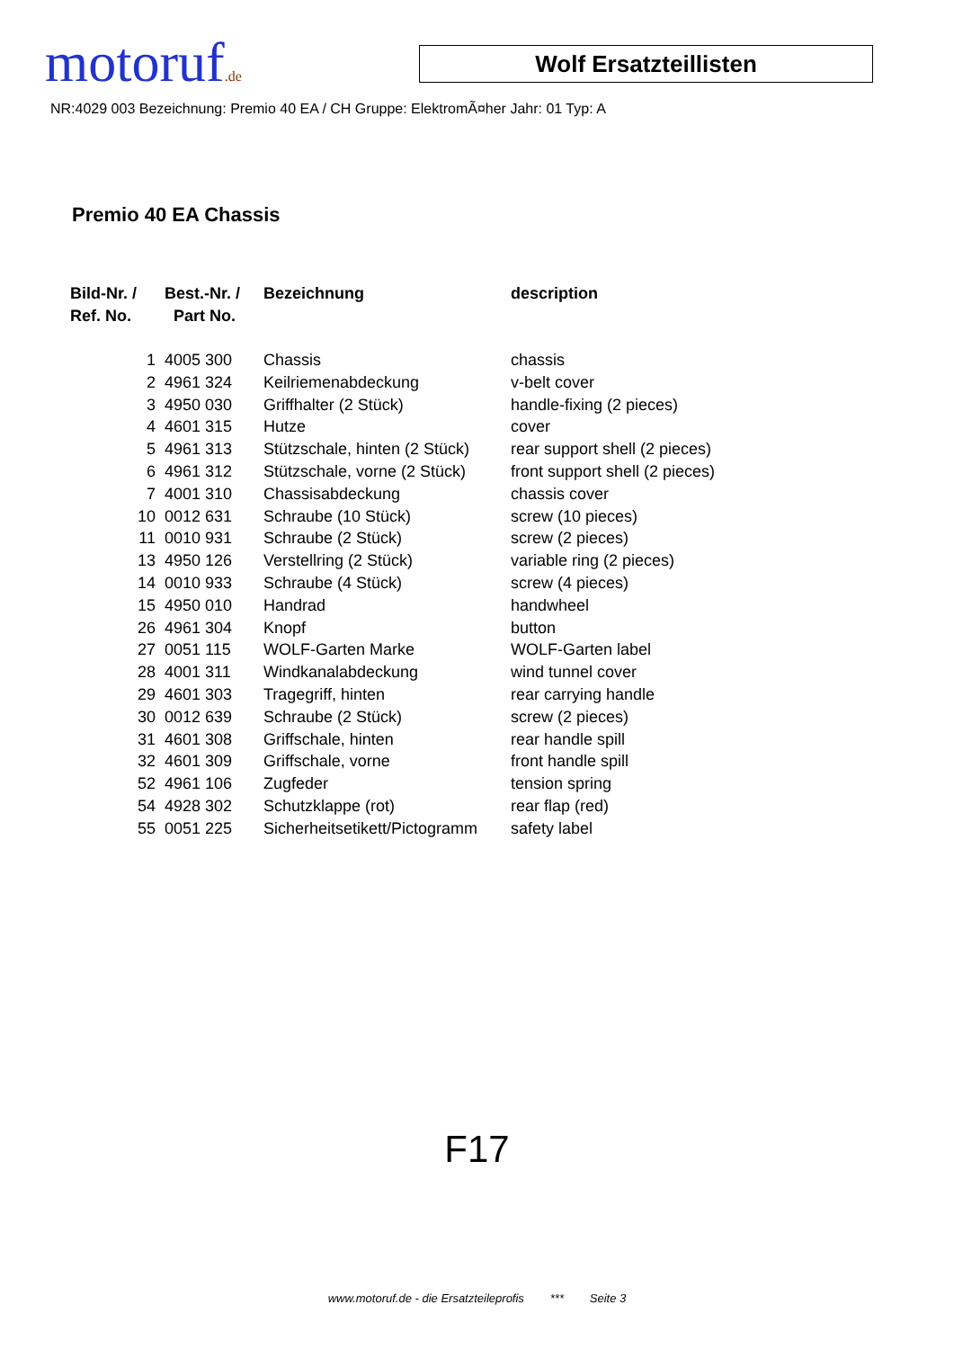motoruf.de
Wolf Ersatzteillisten
NR:4029 003 Bezeichnung: Premio 40 EA / CH Gruppe: ElektromÃ¤her Jahr: 01 Typ: A
Premio 40 EA Chassis
| Bild-Nr. / Ref. No. | Best.-Nr. / Part No. | Bezeichnung | description |
| --- | --- | --- | --- |
| 1 | 4005 300 | Chassis | chassis |
| 2 | 4961 324 | Keilriemenabdeckung | v-belt cover |
| 3 | 4950 030 | Griffhalter (2 Stück) | handle-fixing (2 pieces) |
| 4 | 4601 315 | Hutze | cover |
| 5 | 4961 313 | Stützschale, hinten (2 Stück) | rear support shell (2 pieces) |
| 6 | 4961 312 | Stützschale, vorne (2 Stück) | front support shell (2 pieces) |
| 7 | 4001 310 | Chassisabdeckung | chassis cover |
| 10 | 0012 631 | Schraube (10 Stück) | screw (10 pieces) |
| 11 | 0010 931 | Schraube (2 Stück) | screw (2 pieces) |
| 13 | 4950 126 | Verstellring (2 Stück) | variable ring (2 pieces) |
| 14 | 0010 933 | Schraube (4 Stück) | screw (4 pieces) |
| 15 | 4950 010 | Handrad | handwheel |
| 26 | 4961 304 | Knopf | button |
| 27 | 0051 115 | WOLF-Garten Marke | WOLF-Garten label |
| 28 | 4001 311 | Windkanalabdeckung | wind tunnel cover |
| 29 | 4601 303 | Tragegriff, hinten | rear carrying handle |
| 30 | 0012 639 | Schraube (2 Stück) | screw (2 pieces) |
| 31 | 4601 308 | Griffschale, hinten | rear handle spill |
| 32 | 4601 309 | Griffschale, vorne | front handle spill |
| 52 | 4961 106 | Zugfeder | tension spring |
| 54 | 4928 302 | Schutzklappe (rot) | rear flap (red) |
| 55 | 0051 225 | Sicherheitsetikett/Pictogramm | safety label |
F17
www.motoruf.de - die Ersatzteileprofis *** Seite 3